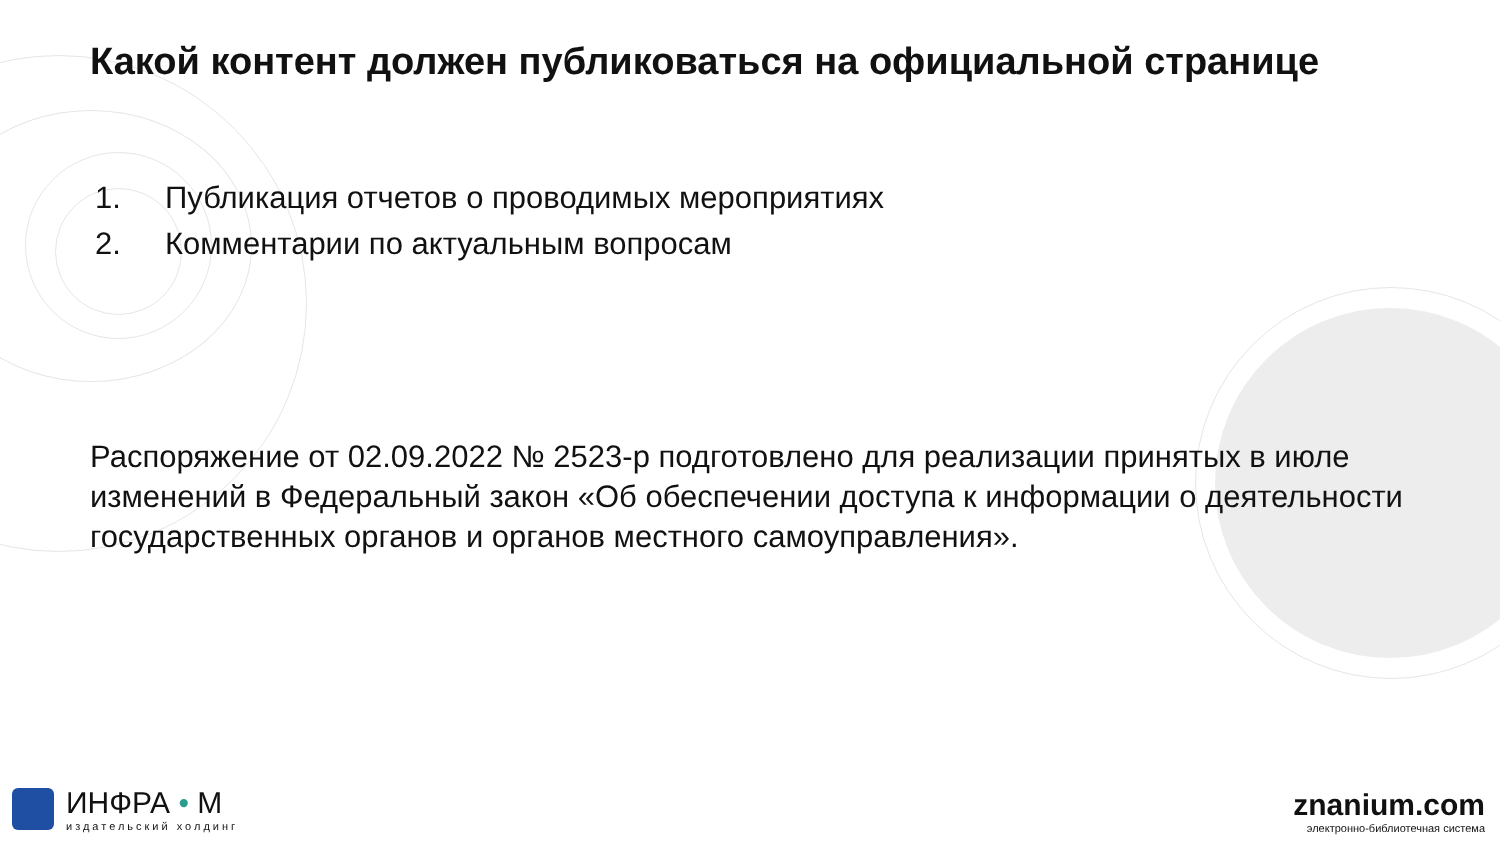Какой контент должен публиковаться на официальной странице
1. Публикация отчетов о проводимых мероприятиях
2. Комментарии по актуальным вопросам
Распоряжение от 02.09.2022 № 2523-р подготовлено для реализации принятых в июле изменений в Федеральный закон «Об обеспечении доступа к информации о деятельности государственных органов и органов местного самоуправления».
ИНФРА • М
издательский холдинг
znanium.com
электронно-библиотечная система